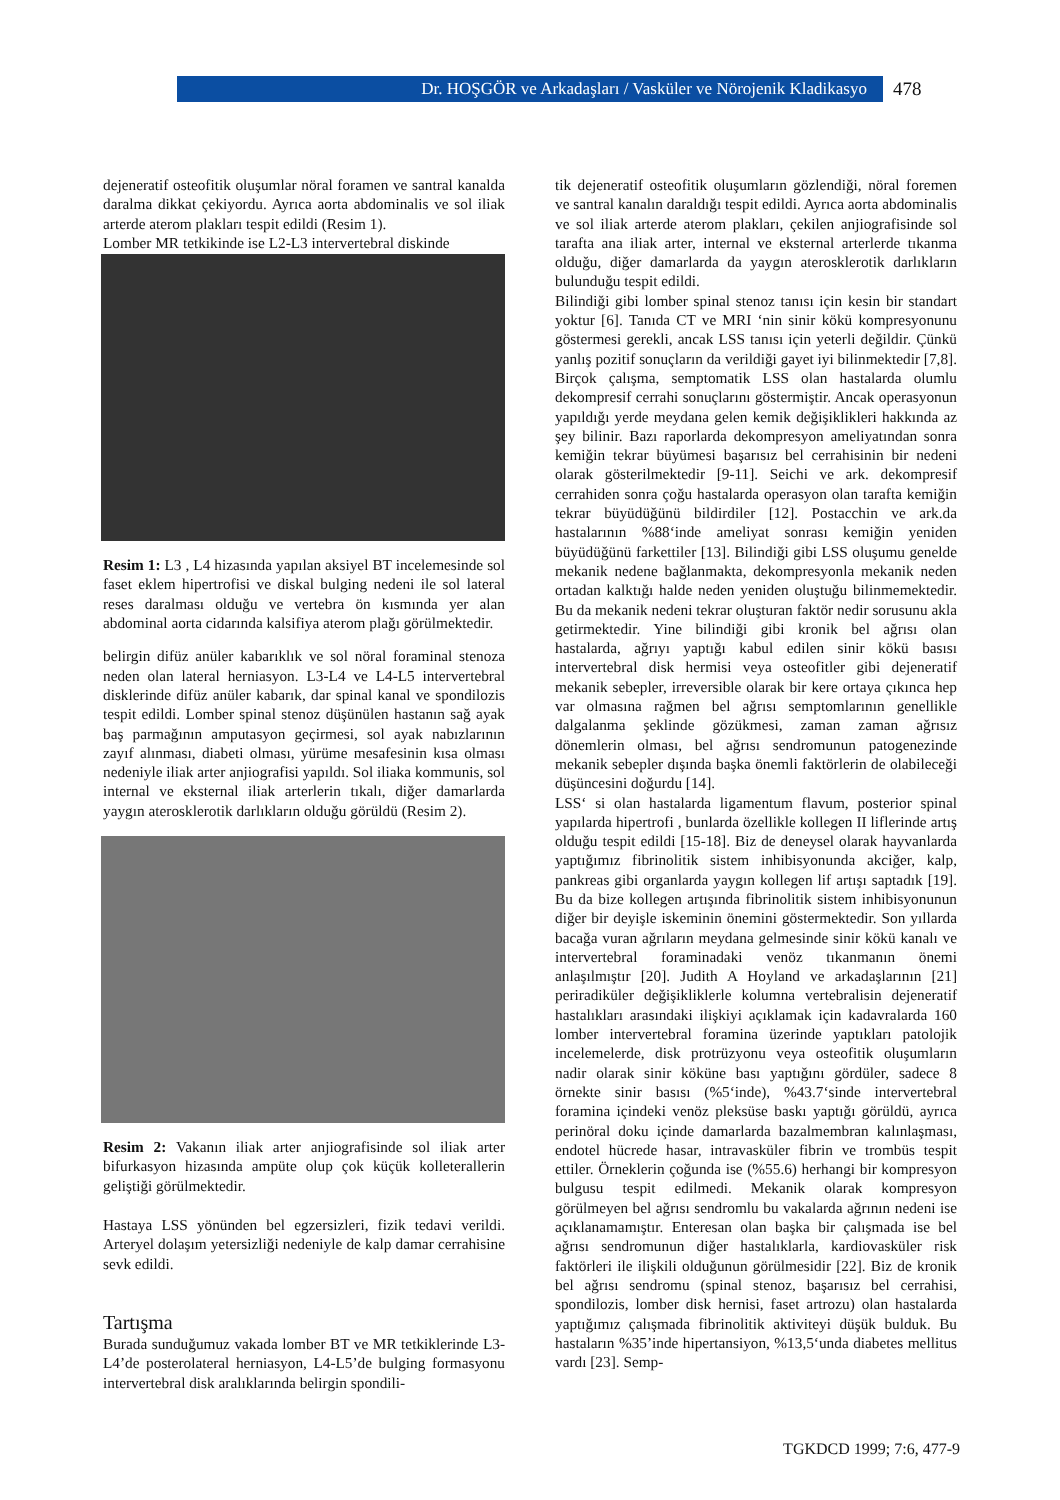Dr. HOŞGÖR ve Arkadaşları / Vasküler ve Nörojenik Kladikasyo 478
dejeneratif osteofitik oluşumlar nöral foramen ve santral kanalda daralma dikkat çekiyordu. Ayrıca aorta abdominalis ve sol iliak arterde aterom plakları tespit edildi (Resim 1).
Lomber MR tetkikinde ise L2-L3 intervertebral diskinde
Resim 1: L3 , L4 hizasında yapılan aksiyel BT incelemesinde sol faset eklem hipertrofisi ve diskal bulging nedeni ile sol lateral reses daralması olduğu ve vertebra ön kısmında yer alan abdominal aorta cidarında kalsifiya aterom plağı görülmektedir.
belirgin difüz anüler kabarıklık ve sol nöral foraminal stenoza neden olan lateral herniasyon. L3-L4 ve L4-L5 intervertebral disklerinde difüz anüler kabarık, dar spinal kanal ve spondilozis tespit edildi. Lomber spinal stenoz düşünülen hastanın sağ ayak baş parmağının amputasyon geçirmesi, sol ayak nabızlarının zayıf alınması, diabeti olması, yürüme mesafesinin kısa olması nedeniyle iliak arter anjiografisi yapıldı. Sol iliaka kommunis, sol internal ve eksternal iliak arterlerin tıkalı, diğer damarlarda yaygın aterosklerotik darlıkların olduğu görüldü (Resim 2).
Resim 2: Vakanın iliak arter anjiografisinde sol iliak arter bifurkasyon hizasında ampüte olup çok küçük kolleterallerin geliştiği görülmektedir.
Hastaya LSS yönünden bel egzersizleri, fizik tedavi verildi. Arteryel dolaşım yetersizliği nedeniyle de kalp damar cerrahisine sevk edildi.
Tartışma
Burada sunduğumuz vakada lomber BT ve MR tetkiklerinde L3-L4’de posterolateral herniasyon, L4-L5’de bulging formasyonu intervertebral disk aralıklarında belirgin spondili-
tik dejeneratif osteofitik oluşumların gözlendiği, nöral foremen ve santral kanalın daraldığı tespit edildi. Ayrıca aorta abdominalis ve sol iliak arterde aterom plakları, çekilen anjiografisinde sol tarafta ana iliak arter, internal ve eksternal arterlerde tıkanma olduğu, diğer damarlarda da yaygın aterosklerotik darlıkların bulunduğu tespit edildi.
Bilindiği gibi lomber spinal stenoz tanısı için kesin bir standart yoktur [6]. Tanıda CT ve MRI ‘nin sinir kökü kompresyonunu göstermesi gerekli, ancak LSS tanısı için yeterli değildir. Çünkü yanlış pozitif sonuçların da verildiği gayet iyi bilinmektedir [7,8]. Birçok çalışma, semptomatik LSS olan hastalarda olumlu dekompresif cerrahi sonuçlarını göstermiştir. Ancak operasyonun yapıldığı yerde meydana gelen kemik değişiklikleri hakkında az şey bilinir. Bazı raporlarda dekompresyon ameliyatından sonra kemiğin tekrar büyümesi başarısız bel cerrahisinin bir nedeni olarak gösterilmektedir [9-11]. Seichi ve ark. dekompresif cerrahiden sonra çoğu hastalarda operasyon olan tarafta kemiğin tekrar büyüdüğünü bildirdiler [12]. Postacchin ve ark.da hastalarının %88‘inde ameliyat sonrası kemiğin yeniden büyüdüğünü farkettiler [13]. Bilindiği gibi LSS oluşumu genelde mekanik nedene bağlanmakta, dekompresyonla mekanik neden ortadan kalktığı halde neden yeniden oluştuğu bilinmemektedir. Bu da mekanik nedeni tekrar oluşturan faktör nedir sorusunu akla getirmektedir. Yine bilindiği gibi kronik bel ağrısı olan hastalarda, ağrıyı yaptığı kabul edilen sinir kökü basısı intervertebral disk hermisi veya osteofitler gibi dejeneratif mekanik sebepler, irreversible olarak bir kere ortaya çıkınca hep var olmasına rağmen bel ağrısı semptomlarının genellikle dalgalanma şeklinde gözükmesi, zaman zaman ağrısız dönemlerin olması, bel ağrısı sendromunun patogenezinde mekanik sebepler dışında başka önemli faktörlerin de olabileceği düşüncesini doğurdu [14].
LSS‘ si olan hastalarda ligamentum flavum, posterior spinal yapılarda hipertrofi , bunlarda özellikle kollegen II liflerinde artış olduğu tespit edildi [15-18]. Biz de deneysel olarak hayvanlarda yaptığımız fibrinolitik sistem inhibisyonunda akciğer, kalp, pankreas gibi organlarda yaygın kollegen lif artışı saptadık [19]. Bu da bize kollegen artışında fibrinolitik sistem inhibisyonunun diğer bir deyişle iskeminin önemini göstermektedir. Son yıllarda bacağa vuran ağrıların meydana gelmesinde sinir kökü kanalı ve intervertebral foraminadaki venöz tıkanmanın önemi anlaşılmıştır [20]. Judith A Hoyland ve arkadaşlarının [21] periradiküler değişikliklerle kolumna vertebralisin dejeneratif hastalıkları arasındaki ilişkiyi açıklamak için kadavralarda 160 lomber intervertebral foramina üzerinde yaptıkları patolojik incelemelerde, disk protrüzyonu veya osteofitik oluşumların nadir olarak sinir köküne bası yaptığını gördüler, sadece 8 örnekte sinir basısı (%5‘inde), %43.7‘sinde intervertebral foramina içindeki venöz pleksüse baskı yaptığı görüldü, ayrıca perinöral doku içinde damarlarda bazalmembran kalınlaşması, endotel hücrede hasar, intravasküler fibrin ve trombüs tespit ettiler. Örneklerin çoğunda ise (%55.6) herhangi bir kompresyon bulgusu tespit edilmedi. Mekanik olarak kompresyon görülmeyen bel ağrısı sendromlu bu vakalarda ağrının nedeni ise açıklanamamıştır. Enteresan olan başka bir çalışmada ise bel ağrısı sendromunun diğer hastalıklarla, kardiovasküler risk faktörleri ile ilişkili olduğunun görülmesidir [22]. Biz de kronik bel ağrısı sendromu (spinal stenoz, başarısız bel cerrahisi, spondilozis, lomber disk hernisi, faset artrozu) olan hastalarda yaptığımız çalışmada fibrinolitik aktiviteyi düşük bulduk. Bu hastaların %35’inde hipertansiyon, %13,5‘unda diabetes mellitus vardı [23]. Semp-
TGKDCD 1999; 7:6, 477-9